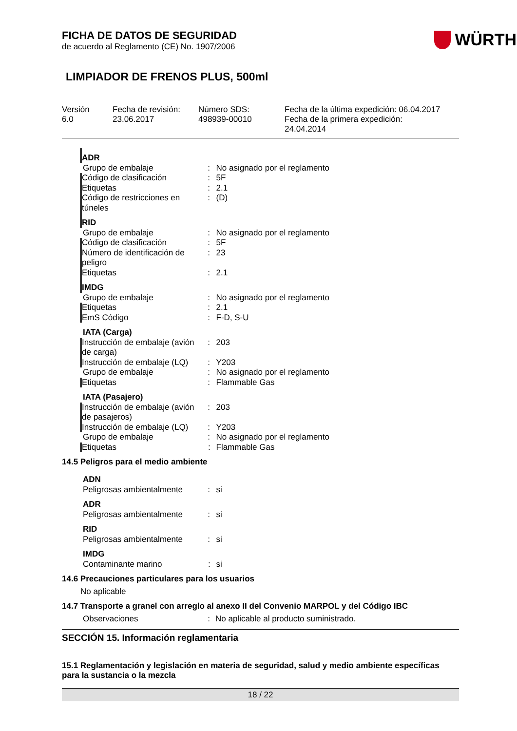WÜRTH
FICHA DE DATOS DE SEGURIDAD
de acuerdo al Reglamento (CE) No. 1907/2006
LIMPIADOR DE FRENOS PLUS, 500ml
Versión
6.0
Fecha de revisión:
23.06.2017
Número SDS:
498939-00010
Fecha de la última expedición: 06.04.2017
Fecha de la primera expedición:
24.04.2014
| ADR | | |
| Grupo de embalaje | : | No asignado por el reglamento |
| Código de clasificación | : | 5F |
| Etiquetas | : | 2.1 |
| Código de restricciones en túneles | : | (D) |
| RID | | |
| Grupo de embalaje | : | No asignado por el reglamento |
| Código de clasificación | : | 5F |
| Número de identificación de peligro | : | 23 |
| Etiquetas | : | 2.1 |
| IMDG | | |
| Grupo de embalaje | : | No asignado por el reglamento |
| Etiquetas | : | 2.1 |
| EmS Código | : | F-D, S-U |
| IATA (Carga) | | |
| Instrucción de embalaje (avión de carga) | : | 203 |
| Instrucción de embalaje (LQ) | : | Y203 |
| Grupo de embalaje | : | No asignado por el reglamento |
| Etiquetas | : | Flammable Gas |
| IATA (Pasajero) | | |
| Instrucción de embalaje (avión de pasajeros) | : | 203 |
| Instrucción de embalaje (LQ) | : | Y203 |
| Grupo de embalaje | : | No asignado por el reglamento |
| Etiquetas | : | Flammable Gas |
14.5 Peligros para el medio ambiente
| ADN | | |
| Peligrosas ambientalmente | : | si |
| ADR | | |
| Peligrosas ambientalmente | : | si |
| RID | | |
| Peligrosas ambientalmente | : | si |
| IMDG | | |
| Contaminante marino | : | si |
14.6 Precauciones particulares para los usuarios
No aplicable
14.7 Transporte a granel con arreglo al anexo II del Convenio MARPOL y del Código IBC
| Observaciones | : | No aplicable al producto suministrado. |
SECCIÓN 15. Información reglamentaria
15.1 Reglamentación y legislación en materia de seguridad, salud y medio ambiente específicas para la sustancia o la mezcla
18 / 22